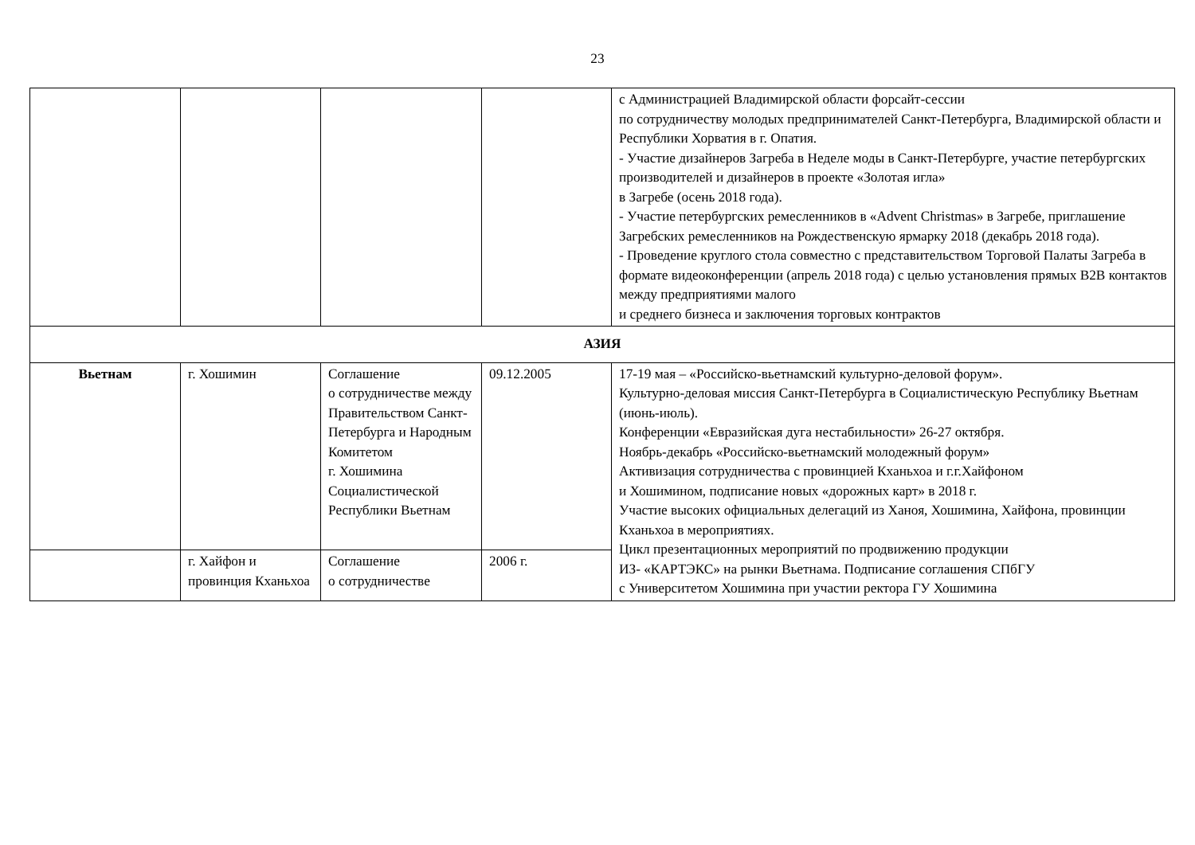23
| | | | | с Администрацией Владимирской области форсайт-сессии по сотрудничеству молодых предпринимателей Санкт-Петербурга, Владимирской области и Республики Хорватия в г. Опатия. - Участие дизайнеров Загреба в Неделе моды в Санкт-Петербурге, участие петербургских производителей и дизайнеров в проекте «Золотая игла» в Загребе (осень 2018 года). - Участие петербургских ремесленников в «Advent Christmas» в Загребе, приглашение Загребских ремесленников на Рождественскую ярмарку 2018 (декабрь 2018 года). - Проведение круглого стола совместно с представительством Торговой Палаты Загреба в формате видеоконференции (апрель 2018 года) с целью установления прямых B2B контактов между предприятиями малого и среднего бизнеса и заключения торговых контрактов |
| АЗИЯ | | | | |
| Вьетнам | г. Хошимин | Соглашение о сотрудничестве между Правительством Санкт-Петербурга и Народным Комитетом г. Хошимина Социалистической Республики Вьетнам | 09.12.2005 | 17-19 мая – «Российско-вьетнамский культурно-деловой форум». Культурно-деловая миссия Санкт-Петербурга в Социалистическую Республику Вьетнам (июнь-июль). Конференции «Евразийская дуга нестабильности» 26-27 октября. Ноябрь-декабрь «Российско-вьетнамский молодежный форум» Активизация сотрудничества с провинцией Кханьхоа и г.г.Хайфоном и Хошимином, подписание новых «дорожных карт» в 2018 г. Участие высоких официальных делегаций из Ханоя, Хошимина, Хайфона, провинции Кханьхоа в мероприятиях. Цикл презентационных мероприятий по продвижению продукции ИЗ- «КАРТЭКС» на рынки Вьетнама. Подписание соглашения СПбГУ с Университетом Хошимина при участии ректора ГУ Хошимина |
| | г. Хайфон и провинция Кханьхоа | Соглашение о сотрудничестве | 2006 г. | |